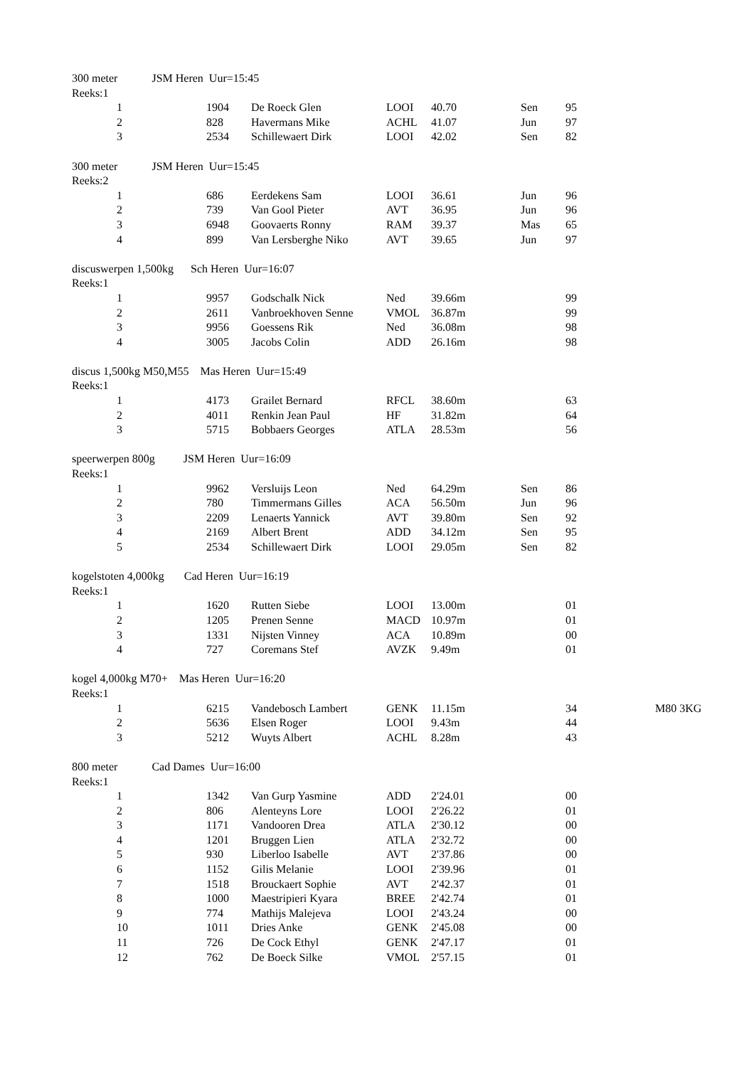300 meter JSM Heren Uur=15:45
Reeks:1
| 1 | 1904 | De Roeck Glen | LOOI | 40.70 | Sen | 95 |
| 2 | 828 | Havermans Mike | ACHL | 41.07 | Jun | 97 |
| 3 | 2534 | Schillewaert Dirk | LOOI | 42.02 | Sen | 82 |
300 meter JSM Heren Uur=15:45
Reeks:2
| 1 | 686 | Eerdekens Sam | LOOI | 36.61 | Jun | 96 |
| 2 | 739 | Van Gool Pieter | AVT | 36.95 | Jun | 96 |
| 3 | 6948 | Goovaerts Ronny | RAM | 39.37 | Mas | 65 |
| 4 | 899 | Van Lersberghe Niko | AVT | 39.65 | Jun | 97 |
discuswerpen 1,500kg Sch Heren Uur=16:07
Reeks:1
| 1 | 9957 | Godschalk Nick | Ned | 39.66m | | 99 |
| 2 | 2611 | Vanbroekhoven Senne | VMOL | 36.87m | | 99 |
| 3 | 9956 | Goessens Rik | Ned | 36.08m | | 98 |
| 4 | 3005 | Jacobs Colin | ADD | 26.16m | | 98 |
discus 1,500kg M50,M55 Mas Heren Uur=15:49
Reeks:1
| 1 | 4173 | Grailet Bernard | RFCL | 38.60m | | 63 |
| 2 | 4011 | Renkin Jean Paul | HF | 31.82m | | 64 |
| 3 | 5715 | Bobbaers Georges | ATLA | 28.53m | | 56 |
speerwerpen 800g JSM Heren Uur=16:09
Reeks:1
| 1 | 9962 | Versluijs Leon | Ned | 64.29m | Sen | 86 |
| 2 | 780 | Timmermans Gilles | ACA | 56.50m | Jun | 96 |
| 3 | 2209 | Lenaerts Yannick | AVT | 39.80m | Sen | 92 |
| 4 | 2169 | Albert Brent | ADD | 34.12m | Sen | 95 |
| 5 | 2534 | Schillewaert Dirk | LOOI | 29.05m | Sen | 82 |
kogelstoten 4,000kg Cad Heren Uur=16:19
Reeks:1
| 1 | 1620 | Rutten Siebe | LOOI | 13.00m | | 01 |
| 2 | 1205 | Prenen Senne | MACD | 10.97m | | 01 |
| 3 | 1331 | Nijsten Vinney | ACA | 10.89m | | 00 |
| 4 | 727 | Coremans Stef | AVZK | 9.49m | | 01 |
kogel 4,000kg M70+ Mas Heren Uur=16:20
Reeks:1
| 1 | 6215 | Vandebosch Lambert | GENK | 11.15m | | 34 | M80 3KG |
| 2 | 5636 | Elsen Roger | LOOI | 9.43m | | 44 | |
| 3 | 5212 | Wuyts Albert | ACHL | 8.28m | | 43 | |
800 meter Cad Dames Uur=16:00
Reeks:1
| 1 | 1342 | Van Gurp Yasmine | ADD | 2'24.01 | | 00 |
| 2 | 806 | Alenteyns Lore | LOOI | 2'26.22 | | 01 |
| 3 | 1171 | Vandooren Drea | ATLA | 2'30.12 | | 00 |
| 4 | 1201 | Bruggen Lien | ATLA | 2'32.72 | | 00 |
| 5 | 930 | Liberloo Isabelle | AVT | 2'37.86 | | 00 |
| 6 | 1152 | Gilis Melanie | LOOI | 2'39.96 | | 01 |
| 7 | 1518 | Brouckaert Sophie | AVT | 2'42.37 | | 01 |
| 8 | 1000 | Maestripieri Kyara | BREE | 2'42.74 | | 01 |
| 9 | 774 | Mathijs Malejeva | LOOI | 2'43.24 | | 00 |
| 10 | 1011 | Dries Anke | GENK | 2'45.08 | | 00 |
| 11 | 726 | De Cock Ethyl | GENK | 2'47.17 | | 01 |
| 12 | 762 | De Boeck Silke | VMOL | 2'57.15 | | 01 |